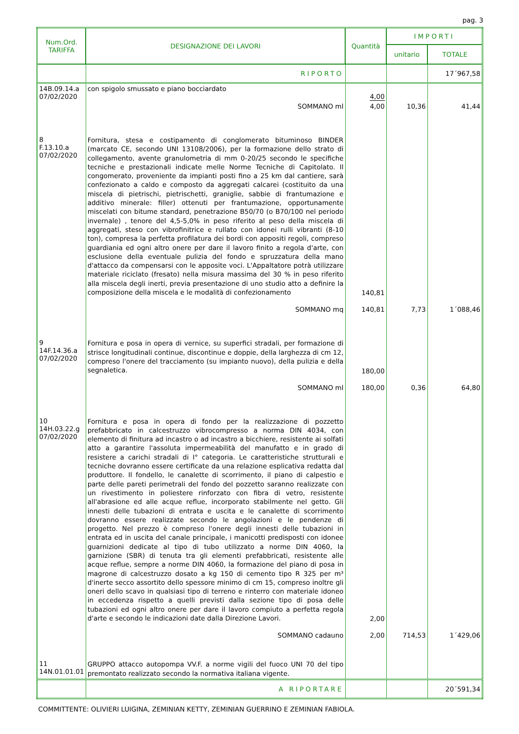pag. 3
| Num.Ord. TARIFFA | DESIGNAZIONE DEI LAVORI | Quantità | IMPORTI | |
| --- | --- | --- | --- | --- |
| | | | unitario | TOTALE |
| | RIPORTO | | | 17´967,58 |
| 14B.09.14.a 07/02/2020 | con spigolo smussato e piano bocciardato | 4,00 | | |
| | SOMMANO ml | 4,00 | 10,36 | 41,44 |
| 8 F.13.10.a 07/02/2020 | Fornitura, stesa e costipamento di conglomerato bituminoso BINDER (marcato CE, secondo UNI 13108/2006), per la formazione dello strato di collegamento, avente granulometria di mm 0-20/25 secondo le specifiche tecniche e prestazionali indicate melle Norme Tecniche di Capitolato. Il congomerato, proveniente da impianti posti fino a 25 km dal cantiere, sarà confezionato a caldo e composto da aggregati calcarei (costituito da una miscela di pietrischi, pietrischetti, graniglie, sabbie di frantumazione e additivo minerale: filler) ottenuti per frantumazione, opportunamente miscelati con bitume standard, penetrazione B50/70 (o B70/100 nel periodo invernale) , tenore del 4,5-5,0% in peso riferito al peso della miscela di aggregati, steso con vibrofinitrice e rullato con idonei rulli vibranti (8-10 ton), compresa la perfetta profilatura dei bordi con appositi regoli, compreso guardiania ed ogni altro onere per dare il lavoro finito a regola d'arte, con esclusione della eventuale pulizia del fondo e spruzzatura della mano d'attacco da compensarsi con le apposite voci. L'Appaltatore potrà utilizzare materiale riciclato (fresato) nella misura massima del 30 % in peso riferito alla miscela degli inerti, previa presentazione di uno studio atto a definire la composizione della miscela e le modalità di confezionamento | 140,81 | | |
| | SOMMANO mq | 140,81 | 7,73 | 1´088,46 |
| 9 14F.14.36.a 07/02/2020 | Fornitura e posa in opera di vernice, su superfici stradali, per formazione di strisce longitudinali continue, discontinue e doppie, della larghezza di cm 12, compreso l'onere del tracciamento (su impianto nuovo), della pulizia e della segnaletica. | 180,00 | | |
| | SOMMANO ml | 180,00 | 0,36 | 64,80 |
| 10 14H.03.22.g 07/02/2020 | Fornitura e posa in opera di fondo per la realizzazione di pozzetto prefabbricato in calcestruzzo vibrocompresso a norma DIN 4034, con elemento di finitura ad incastro o ad incastro a bicchiere, resistente ai solfati atto a garantire l'assoluta impermeabilità del manufatto e in grado di resistere a carichi stradali di I° categoria. Le caratteristiche strutturali e tecniche dovranno essere certificate da una relazione esplicativa redatta dal produttore. Il fondello, le canalette di scorrimento, il piano di calpestio e parte delle pareti perimetrali del fondo del pozzetto saranno realizzate con un rivestimento in poliestere rinforzato con fibra di vetro, resistente all'abrasione ed alle acque reflue, incorporato stabilmente nel getto. Gli innesti delle tubazioni di entrata e uscita e le canalette di scorrimento dovranno essere realizzate secondo le angolazioni e le pendenze di progetto. Nel prezzo è compreso l'onere degli innesti delle tubazioni in entrata ed in uscita del canale principale, i manicotti predisposti con idonee guarnizioni dedicate al tipo di tubo utilizzato a norme DIN 4060, la garnizione (SBR) di tenuta tra gli elementi prefabbricati, resistente alle acque reflue, sempre a norme DIN 4060, la formazione del piano di posa in magrone di calcestruzzo dosato a kg 150 di cemento tipo R 325 per m³ d'inerte secco assortito dello spessore minimo di cm 15, compreso inoltre gli oneri dello scavo in qualsiasi tipo di terreno e rinterro con materiale idoneo in eccedenza rispetto a quelli previsti dalla sezione tipo di posa delle tubazioni ed ogni altro onere per dare il lavoro compiuto a perfetta regola d'arte e secondo le indicazioni date dalla Direzione Lavori. | 2,00 | | |
| | SOMMANO cadauno | 2,00 | 714,53 | 1´429,06 |
| 11 14N.01.01.01 | GRUPPO attacco autopompa VV.F. a norme vigili del fuoco UNI 70 del tipo premontato realizzato secondo la normativa italiana vigente. | | | |
| | A RIPORTARE | | | 20´591,34 |
COMMITTENTE: OLIVIERI LUIGINA, ZEMINIAN KETTY, ZEMINIAN GUERRINO E ZEMINIAN FABIOLA.